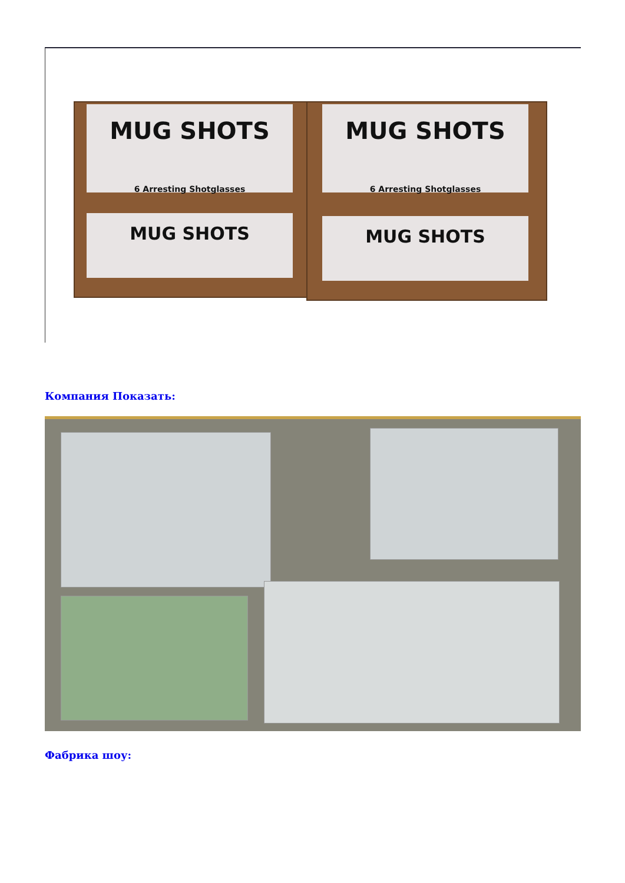MUG SHOTS
6 Arresting Shotglasses
MUG SHOTS
6 Arresting Shotglasses
MUG SHOTS MUG SHOTS
Компания Показать:
Фабрика шоу: